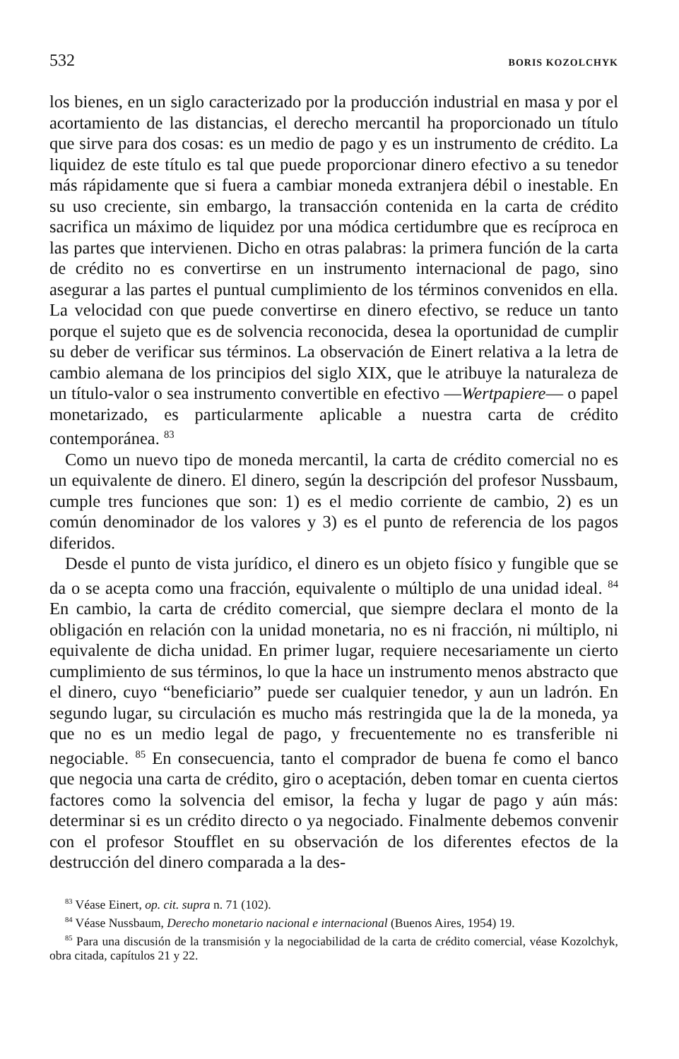532 BORIS KOZOLCHYK
los bienes, en un siglo caracterizado por la producción industrial en masa y por el acortamiento de las distancias, el derecho mercantil ha proporcionado un título que sirve para dos cosas: es un medio de pago y es un instrumento de crédito. La liquidez de este título es tal que puede proporcionar dinero efectivo a su tenedor más rápidamente que si fuera a cambiar moneda extranjera débil o inestable. En su uso creciente, sin embargo, la transacción contenida en la carta de crédito sacrifica un máximo de liquidez por una módica certidumbre que es recíproca en las partes que intervienen. Dicho en otras palabras: la primera función de la carta de crédito no es convertirse en un instrumento internacional de pago, sino asegurar a las partes el puntual cumplimiento de los términos convenidos en ella. La velocidad con que puede convertirse en dinero efectivo, se reduce un tanto porque el sujeto que es de solvencia reconocida, desea la oportunidad de cumplir su deber de verificar sus términos. La observación de Einert relativa a la letra de cambio alemana de los principios del siglo XIX, que le atribuye la naturaleza de un título-valor o sea instrumento convertible en efectivo —Wertpapiere— o papel monetarizado, es particularmente aplicable a nuestra carta de crédito contemporánea. <sup>83</sup>
Como un nuevo tipo de moneda mercantil, la carta de crédito comercial no es un equivalente de dinero. El dinero, según la descripción del profesor Nussbaum, cumple tres funciones que son: 1) es el medio corriente de cambio, 2) es un común denominador de los valores y 3) es el punto de referencia de los pagos diferidos.
Desde el punto de vista jurídico, el dinero es un objeto físico y fungible que se da o se acepta como una fracción, equivalente o múltiplo de una unidad ideal. <sup>84</sup> En cambio, la carta de crédito comercial, que siempre declara el monto de la obligación en relación con la unidad monetaria, no es ni fracción, ni múltiplo, ni equivalente de dicha unidad. En primer lugar, requiere necesariamente un cierto cumplimiento de sus términos, lo que la hace un instrumento menos abstracto que el dinero, cuyo “beneficiario” puede ser cualquier tenedor, y aun un ladrón. En segundo lugar, su circulación es mucho más restringida que la de la moneda, ya que no es un medio legal de pago, y frecuentemente no es transferible ni negociable. <sup>85</sup> En consecuencia, tanto el comprador de buena fe como el banco que negocia una carta de crédito, giro o aceptación, deben tomar en cuenta ciertos factores como la solvencia del emisor, la fecha y lugar de pago y aún más: determinar si es un crédito directo o ya negociado. Finalmente debemos convenir con el profesor Stoufflet en su observación de los diferentes efectos de la destrucción del dinero comparada a la des-
<sup>83</sup> Véase Einert, op. cit. supra n. 71 (102).
<sup>84</sup> Véase Nussbaum, Derecho monetario nacional e internacional (Buenos Aires, 1954) 19.
<sup>85</sup> Para una discusión de la transmisión y la negociabilidad de la carta de crédito comercial, véase Kozolchyk, obra citada, capítulos 21 y 22.